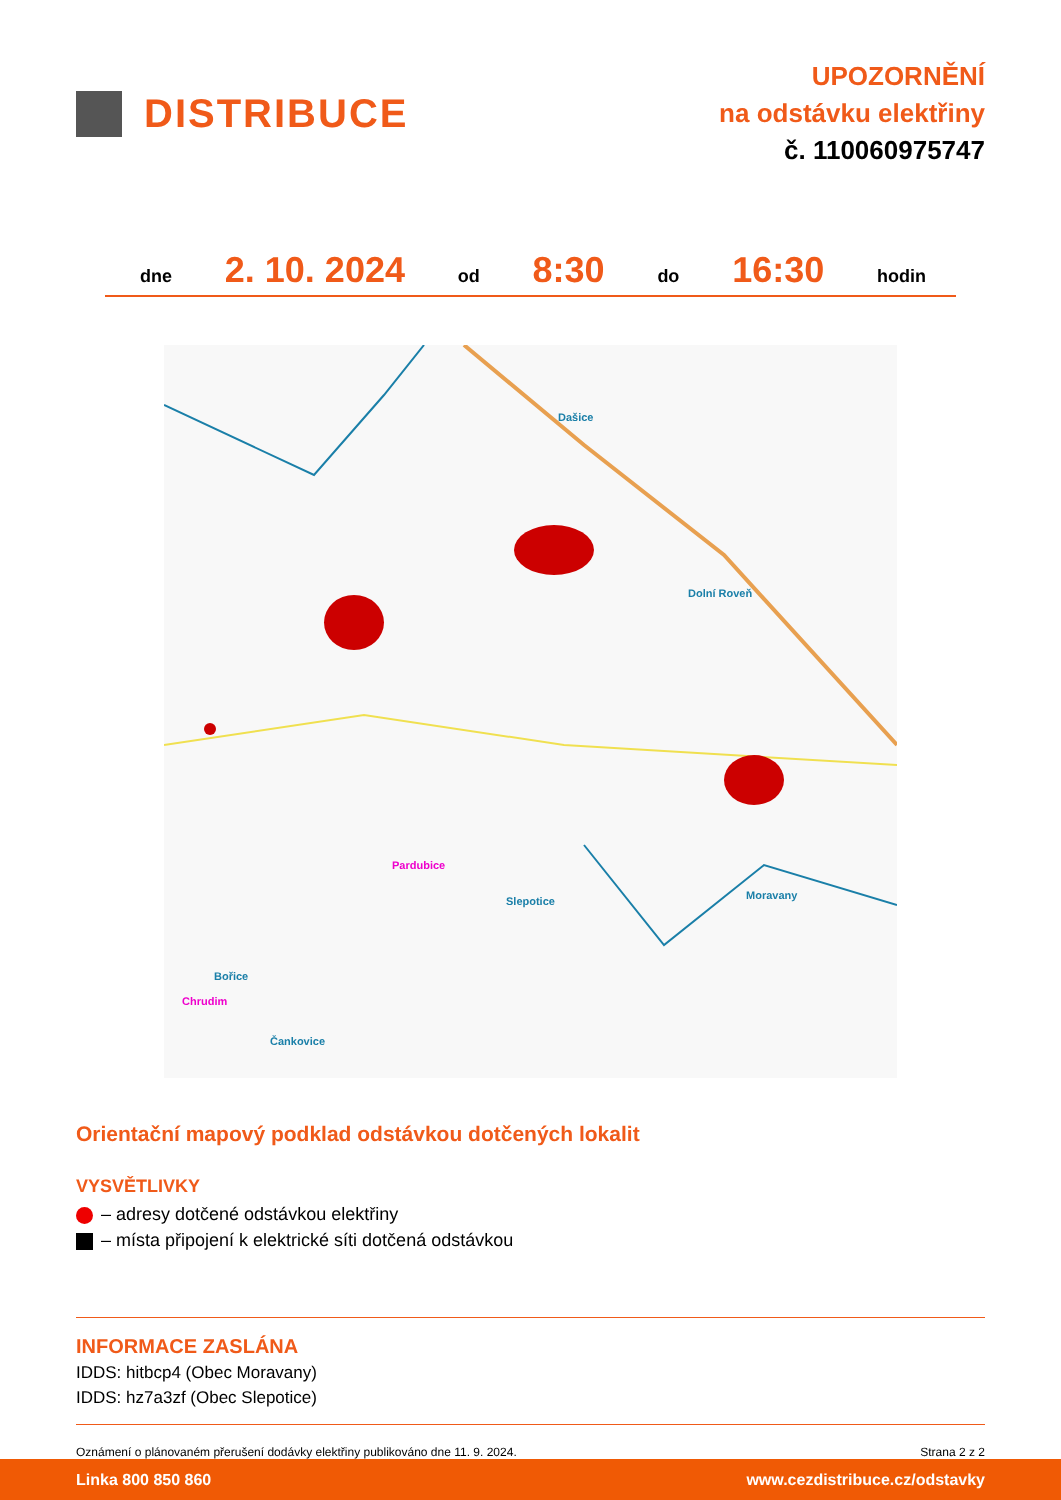DISTRIBUCE
UPOZORNĚNÍ
na odstávku elektřiny
č. 110060975747
dne 2. 10. 2024 od 8:30 do 16:30 hodin
Dašice
Dolní Roveň
Moravany
Pardubice
Slepotice
Bořice
Chrudim
Čankovice
Orientační mapový podklad odstávkou dotčených lokalit
VYSVĚTLIVKY
– adresy dotčené odstávkou elektřiny
– místa připojení k elektrické síti dotčená odstávkou
INFORMACE ZASLÁNA
IDDS: hitbcp4 (Obec Moravany)
IDDS: hz7a3zf (Obec Slepotice)
Oznámení o plánovaném přerušení dodávky elektřiny publikováno dne 11. 9. 2024. Strana 2 z 2
Linka 800 850 860 www.cezdistribuce.cz/odstavky